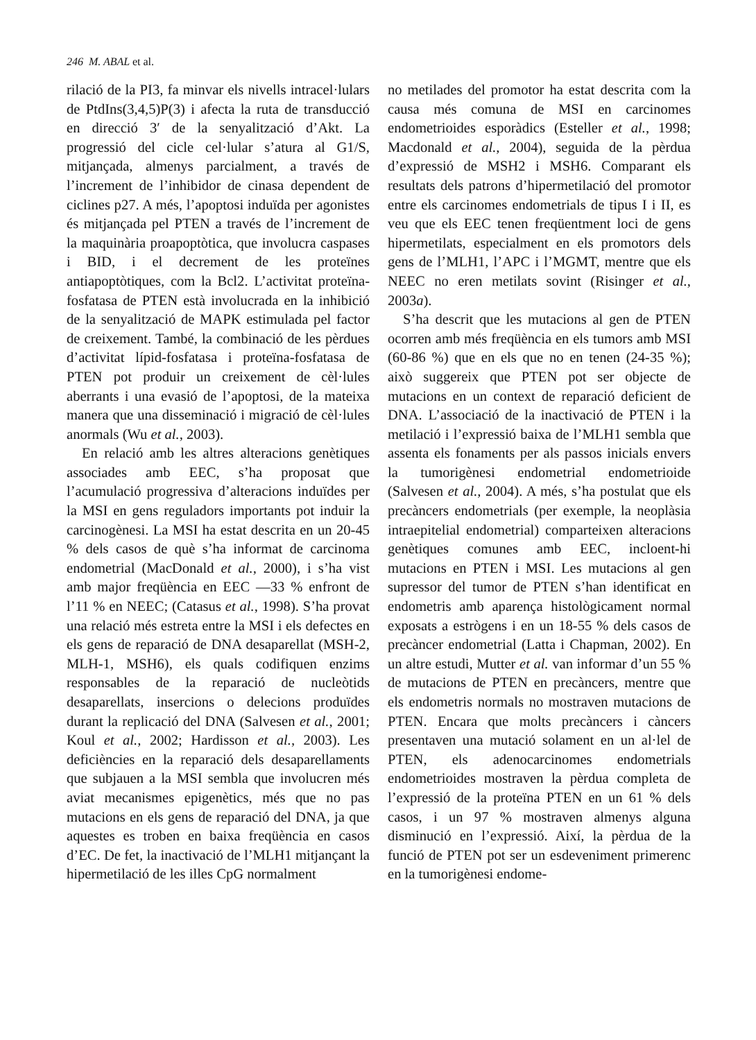246 M. ABAL et al.
rilació de la PI3, fa minvar els nivells intracel·lulars de PtdIns(3,4,5)P(3) i afecta la ruta de transducció en direcció 3′ de la senyalització d’Akt. La progressió del cicle cel·lular s’atura al G1/S, mitjançada, almenys parcialment, a través de l’increment de l’inhibidor de cinasa dependent de ciclines p27. A més, l’apoptosi induïda per agonistes és mitjançada pel PTEN a través de l’increment de la maquinària proapoptòtica, que involucra caspases i BID, i el decrement de les proteïnes antiapoptòtiques, com la Bcl2. L’activitat proteïna-fosfatasa de PTEN està involucrada en la inhibició de la senyalització de MAPK estimulada pel factor de creixement. També, la combinació de les pèrdues d’activitat lípid-fosfatasa i proteïna-fosfatasa de PTEN pot produir un creixement de cèl·lules aberrants i una evasió de l’apoptosi, de la mateixa manera que una disseminació i migració de cèl·lules anormals (Wu et al., 2003).
En relació amb les altres alteracions genètiques associades amb EEC, s’ha proposat que l’acumulació progressiva d’alteracions induïdes per la MSI en gens reguladors importants pot induir la carcinogènesi. La MSI ha estat descrita en un 20-45 % dels casos de què s’ha informat de carcinoma endometrial (MacDonald et al., 2000), i s’ha vist amb major freqüència en EEC —33 % enfront de l’11 % en NEEC; (Catasus et al., 1998). S’ha provat una relació més estreta entre la MSI i els defectes en els gens de reparació de DNA desaparellat (MSH-2, MLH-1, MSH6), els quals codifiquen enzims responsables de la reparació de nucleòtids desaparellats, insercions o delecions produïdes durant la replicació del DNA (Salvesen et al., 2001; Koul et al., 2002; Hardisson et al., 2003). Les deficiències en la reparació dels desaparellaments que subjauen a la MSI sembla que involucren més aviat mecanismes epigenètics, més que no pas mutacions en els gens de reparació del DNA, ja que aquestes es troben en baixa freqüència en casos d’EC. De fet, la inactivació de l’MLH1 mitjançant la hipermetilació de les illes CpG normalment
no metilades del promotor ha estat descrita com la causa més comuna de MSI en carcinomes endometrioides esporàdics (Esteller et al., 1998; Macdonald et al., 2004), seguida de la pèrdua d’expressió de MSH2 i MSH6. Comparant els resultats dels patrons d’hipermetilació del promotor entre els carcinomes endometrials de tipus I i II, es veu que els EEC tenen freqüentment loci de gens hipermetilats, especialment en els promotors dels gens de l’MLH1, l’APC i l’MGMT, mentre que els NEEC no eren metilats sovint (Risinger et al., 2003a).
S’ha descrit que les mutacions al gen de PTEN ocorren amb més freqüència en els tumors amb MSI (60-86 %) que en els que no en tenen (24-35 %); això suggereix que PTEN pot ser objecte de mutacions en un context de reparació deficient de DNA. L’associació de la inactivació de PTEN i la metilació i l’expressió baixa de l’MLH1 sembla que assenta els fonaments per als passos inicials envers la tumorigènesi endometrial endometrioide (Salvesen et al., 2004). A més, s’ha postulat que els precàncers endometrials (per exemple, la neoplàsia intraepitelial endometrial) comparteixen alteracions genètiques comunes amb EEC, incloent-hi mutacions en PTEN i MSI. Les mutacions al gen supressor del tumor de PTEN s’han identificat en endometris amb aparença histològicament normal exposats a estrògens i en un 18-55 % dels casos de precàncer endometrial (Latta i Chapman, 2002). En un altre estudi, Mutter et al. van informar d’un 55 % de mutacions de PTEN en precàncers, mentre que els endometris normals no mostraven mutacions de PTEN. Encara que molts precàncers i càncers presentaven una mutació solament en un al·lel de PTEN, els adenocarcinomes endometrials endometrioides mostraven la pèrdua completa de l’expressió de la proteïna PTEN en un 61 % dels casos, i un 97 % mostraven almenys alguna disminució en l’expressió. Així, la pèrdua de la funció de PTEN pot ser un esdeveniment primerenc en la tumorigènesi endome-